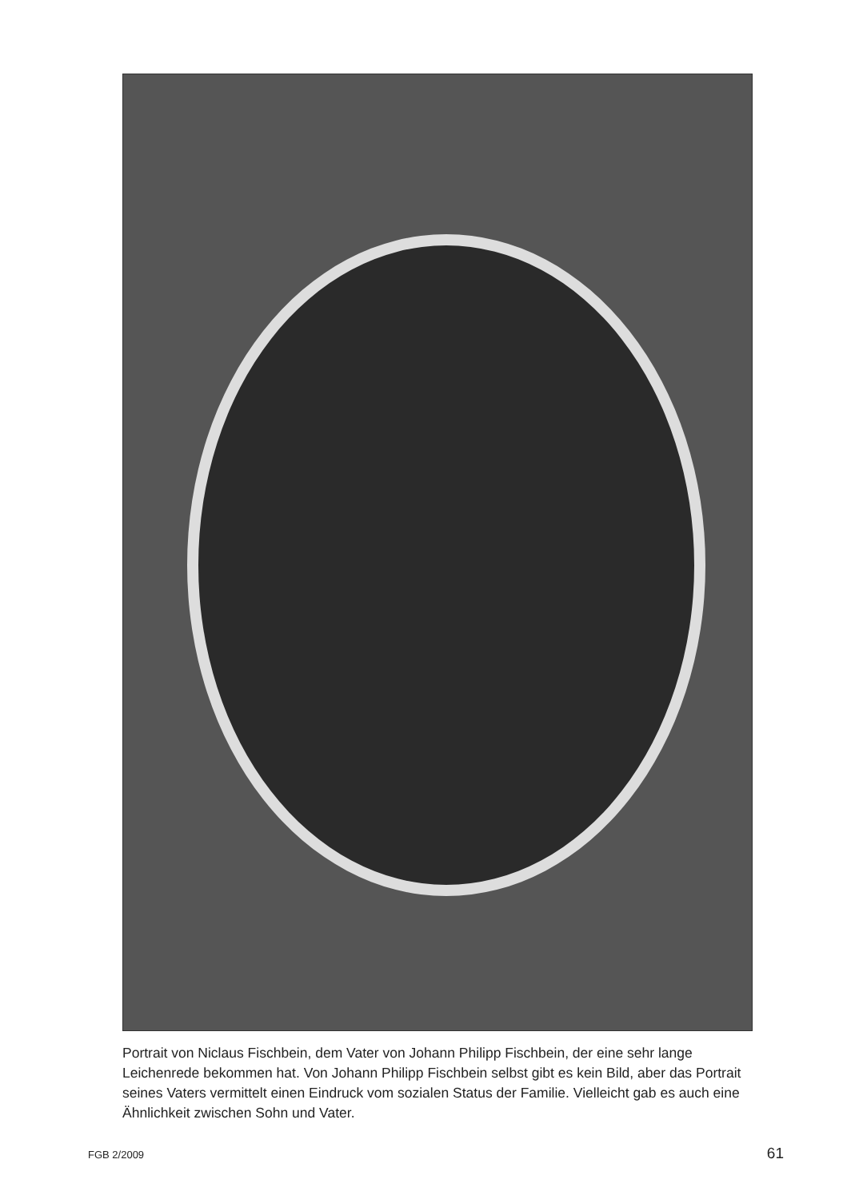Portrait von Niclaus Fischbein, dem Vater von Johann Philipp Fischbein, der eine sehr lange Leichenrede bekommen hat. Von Johann Philipp Fischbein selbst gibt es kein Bild, aber das Portrait seines Vaters vermittelt einen Eindruck vom sozialen Status der Familie. Vielleicht gab es auch eine Ähnlichkeit zwischen Sohn und Vater.
FGB 2/2009 61